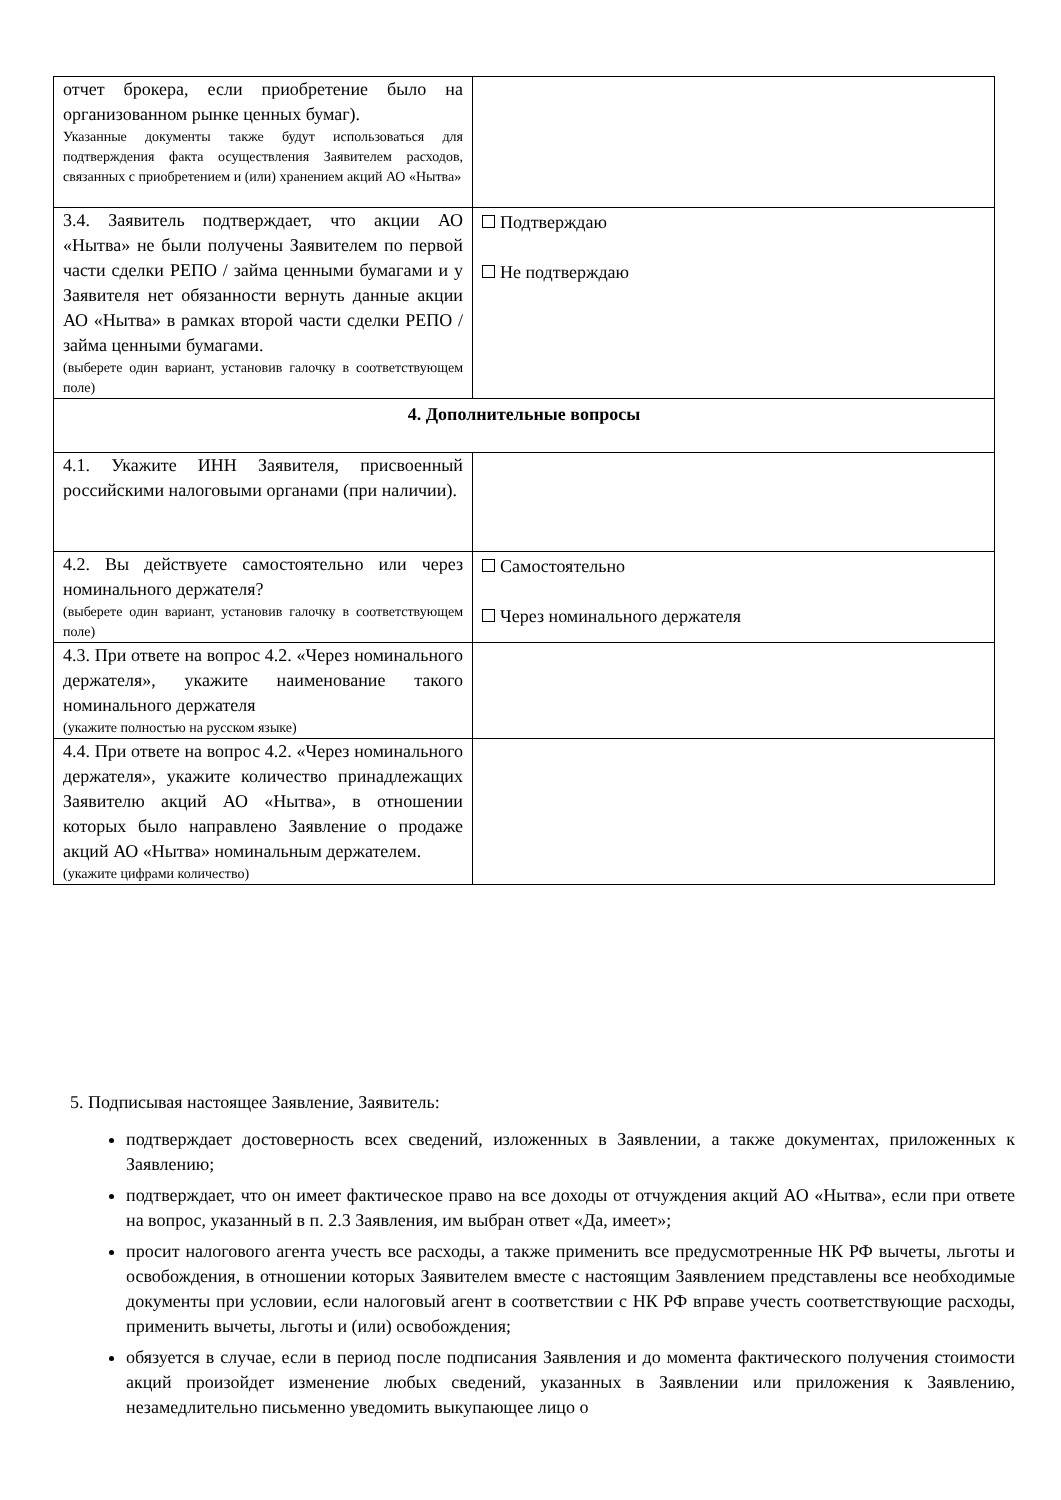| отчет брокера, если приобретение было на организованном рынке ценных бумаг). Указанные документы также будут использоваться для подтверждения факта осуществления Заявителем расходов, связанных с приобретением и (или) хранением акций АО «Нытва» | |
| 3.4. Заявитель подтверждает, что акции АО «Нытва» не были получены Заявителем по первой части сделки РЕПО / займа ценными бумагами и у Заявителя нет обязанности вернуть данные акции АО «Нытва» в рамках второй части сделки РЕПО / займа ценными бумагами. (выберете один вариант, установив галочку в соответствующем поле) | Подтверждаю Не подтверждаю |
| 4. Дополнительные вопросы | |
| 4.1. Укажите ИНН Заявителя, присвоенный российскими налоговыми органами (при наличии). | |
| 4.2. Вы действуете самостоятельно или через номинального держателя? (выберете один вариант, установив галочку в соответствующем поле) | Самостоятельно Через номинального держателя |
| 4.3. При ответе на вопрос 4.2. «Через номинального держателя», укажите наименование такого номинального держателя (укажите полностью на русском языке) | |
| 4.4. При ответе на вопрос 4.2. «Через номинального держателя», укажите количество принадлежащих Заявителю акций АО «Нытва», в отношении которых было направлено Заявление о продаже акций АО «Нытва» номинальным держателем. (укажите цифрами количество) | |
5. Подписывая настоящее Заявление, Заявитель:
подтверждает достоверность всех сведений, изложенных в Заявлении, а также документах, приложенных к Заявлению;
подтверждает, что он имеет фактическое право на все доходы от отчуждения акций АО «Нытва», если при ответе на вопрос, указанный в п. 2.3 Заявления, им выбран ответ «Да, имеет»;
просит налогового агента учесть все расходы, а также применить все предусмотренные НК РФ вычеты, льготы и освобождения, в отношении которых Заявителем вместе с настоящим Заявлением представлены все необходимые документы при условии, если налоговый агент в соответствии с НК РФ вправе учесть соответствующие расходы, применить вычеты, льготы и (или) освобождения;
обязуется в случае, если в период после подписания Заявления и до момента фактического получения стоимости акций произойдет изменение любых сведений, указанных в Заявлении или приложения к Заявлению, незамедлительно письменно уведомить выкупающее лицо о